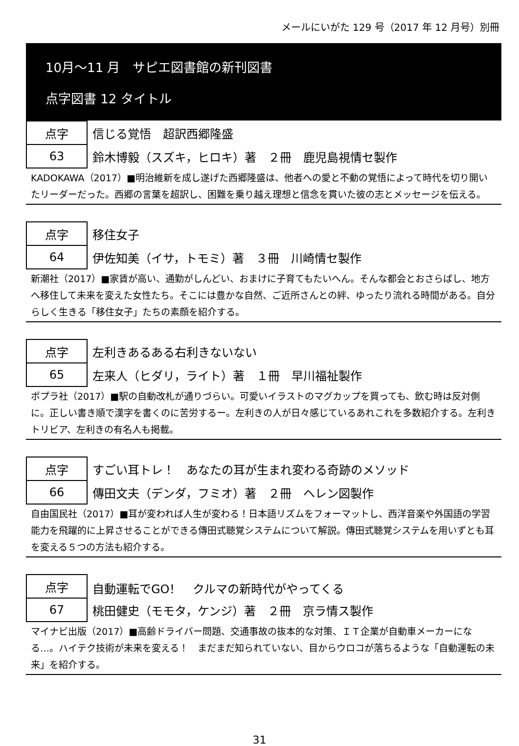メールにいがた 129 号（2017 年 12 月号）別冊
10月～11 月　サピエ図書館の新刊図書
点字図書 12 タイトル
| 点字 | 信じる覚悟 超訳西郷隆盛 |
| 63 | 鈴木博毅（スズキ，ヒロキ）著 ２冊 鹿児島視情セ製作 |
KADOKAWA（2017）■明治維新を成し遂げた西郷隆盛は、他者への愛と不動の覚悟によって時代を切り開いたリーダーだった。西郷の言葉を超訳し、困難を乗り越え理想と信念を貫いた彼の志とメッセージを伝える。
| 点字 | 移住女子 |
| 64 | 伊佐知美（イサ，トモミ）著 ３冊 川崎情セ製作 |
新潮社（2017）■家賃が高い、通勤がしんどい、おまけに子育てもたいへん。そんな都会とおさらばし、地方へ移住して未来を変えた女性たち。そこには豊かな自然、ご近所さんとの絆、ゆったり流れる時間がある。自分らしく生きる「移住女子」たちの素顔を紹介する。
| 点字 | 左利きあるある右利きないない |
| 65 | 左来人（ヒダリ，ライト）著 １冊 早川福祉製作 |
ポプラ社（2017）■駅の自動改札が通りづらい。可愛いイラストのマグカップを買っても、飲む時は反対側に。正しい書き順で漢字を書くのに苦労するー。左利きの人が日々感じているあれこれを多数紹介する。左利きトリビア、左利きの有名人も掲載。
| 点字 | すごい耳トレ！ あなたの耳が生まれ変わる奇跡のメソッド |
| 66 | 傳田文夫（デンダ，フミオ）著 ２冊 ヘレン図製作 |
自由国民社（2017）■耳が変われば人生が変わる！日本語リズムをフォーマットし、西洋音楽や外国語の学習能力を飛躍的に上昇させることができる傳田式聴覚システムについて解説。傳田式聴覚システムを用いずとも耳を変える５つの方法も紹介する。
| 点字 | 自動運転でGO！ クルマの新時代がやってくる |
| 67 | 桃田健史（モモタ，ケンジ）著 ２冊 京ラ情ス製作 |
マイナビ出版（2017）■高齢ドライバー問題、交通事故の抜本的な対策、ＩＴ企業が自動車メーカーになる…。ハイテク技術が未来を変える！　まだまだ知られていない、目からウロコが落ちるような「自動運転の未来」を紹介する。
31